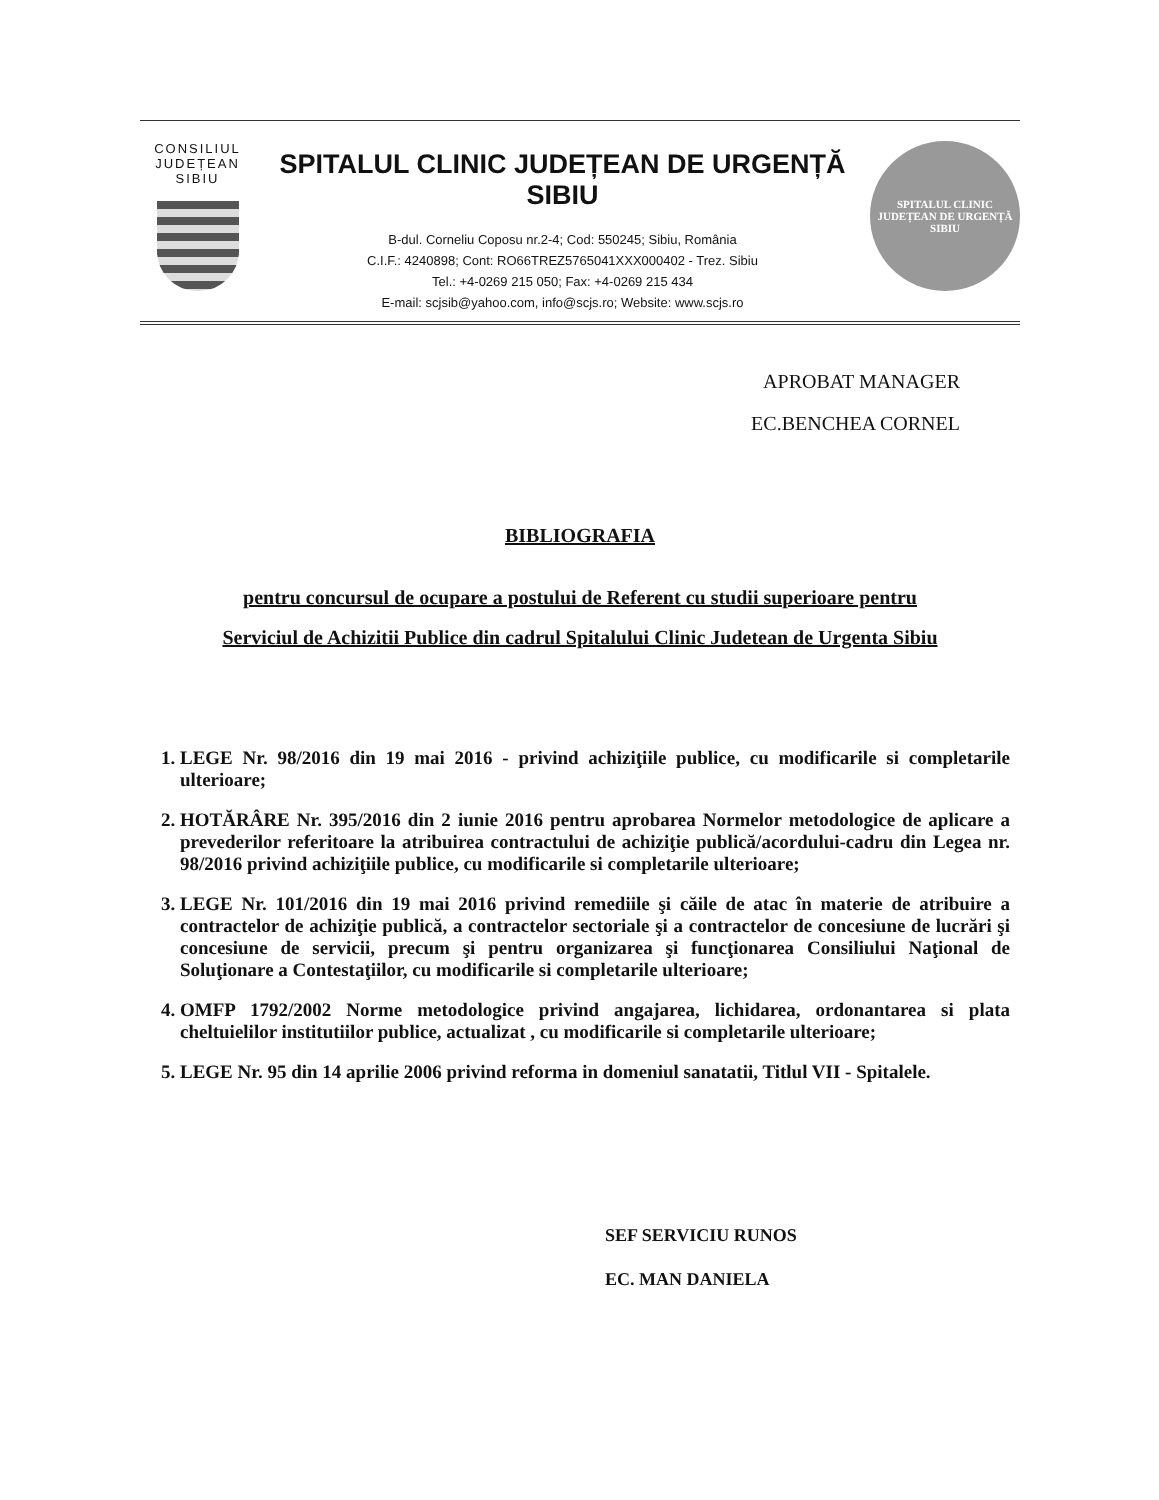CONSILIUL
JUDEȚEAN
SIBIU
SPITALUL CLINIC JUDEȚEAN DE URGENȚĂ SIBIU
B-dul. Corneliu Coposu nr.2-4; Cod: 550245; Sibiu, România
C.I.F.: 4240898; Cont: RO66TREZ5765041XXX000402 - Trez. Sibiu
Tel.: +4-0269 215 050; Fax: +4-0269 215 434
E-mail: scjsib@yahoo.com, info@scjs.ro; Website: www.scjs.ro
SPITALUL CLINIC JUDEȚEAN DE URGENȚĂ
SIBIU
APROBAT MANAGER
EC.BENCHEA CORNEL
BIBLIOGRAFIA
pentru concursul de ocupare a postului de Referent cu studii superioare pentru
Serviciul de Achizitii Publice din cadrul Spitalului Clinic Judetean de Urgenta Sibiu
1. LEGE Nr. 98/2016 din 19 mai 2016 - privind achiziţiile publice, cu modificarile si completarile ulterioare;
2. HOTĂRÂRE Nr. 395/2016 din 2 iunie 2016 pentru aprobarea Normelor metodologice de aplicare a prevederilor referitoare la atribuirea contractului de achiziţie publică/acordului-cadru din Legea nr. 98/2016 privind achiziţiile publice, cu modificarile si completarile ulterioare;
3. LEGE Nr. 101/2016 din 19 mai 2016 privind remediile şi căile de atac în materie de atribuire a contractelor de achiziţie publică, a contractelor sectoriale şi a contractelor de concesiune de lucrări şi concesiune de servicii, precum şi pentru organizarea şi funcţionarea Consiliului Naţional de Soluţionare a Contestaţiilor, cu modificarile si completarile ulterioare;
4. OMFP 1792/2002 Norme metodologice privind angajarea, lichidarea, ordonantarea si plata cheltuielilor institutiilor publice, actualizat , cu modificarile si completarile ulterioare;
5. LEGE Nr. 95 din 14 aprilie 2006 privind reforma in domeniul sanatatii, Titlul VII - Spitalele.
SEF SERVICIU RUNOS
EC. MAN DANIELA